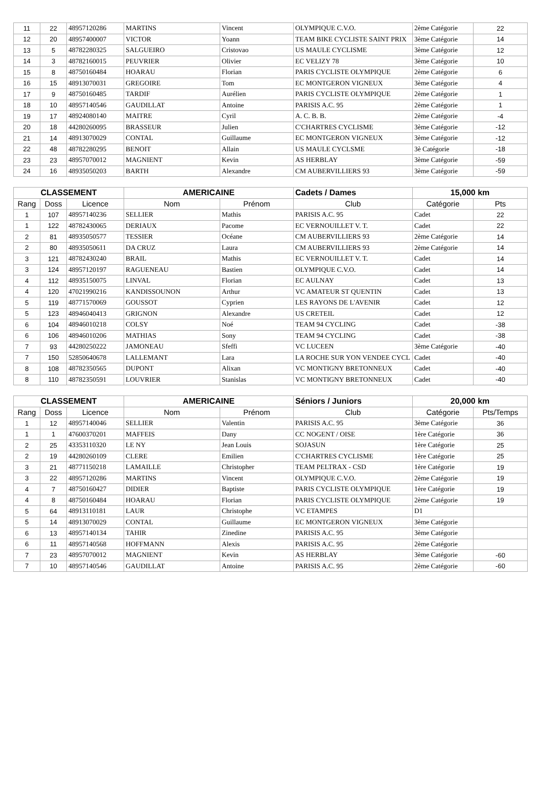| 11 | 22 | 48957120286 | MARTINS | Vincent | OLYMPIQUE C.V.O. | 2ème Catégorie | 22 |
| 12 | 20 | 48957400007 | VICTOR | Yoann | TEAM BIKE CYCLISTE SAINT PRIX | 3ème Catégorie | 14 |
| 13 | 5 | 48782280325 | SALGUEIRO | Cristovao | US MAULE CYCLISME | 3ème Catégorie | 12 |
| 14 | 3 | 48782160015 | PEUVRIER | Olivier | EC VELIZY 78 | 3ème Catégorie | 10 |
| 15 | 8 | 48750160484 | HOARAU | Florian | PARIS CYCLISTE OLYMPIQUE | 2ème Catégorie | 6 |
| 16 | 15 | 48913070031 | GREGOIRE | Tom | EC MONTGERON VIGNEUX | 3ème Catégorie | 4 |
| 17 | 9 | 48750160485 | TARDIF | Aurélien | PARIS CYCLISTE OLYMPIQUE | 2ème Catégorie | 1 |
| 18 | 10 | 48957140546 | GAUDILLAT | Antoine | PARISIS A.C. 95 | 2ème Catégorie | 1 |
| 19 | 17 | 48924080140 | MAITRE | Cyril | A. C. B. B. | 2ème Catégorie | -4 |
| 20 | 18 | 44280260095 | BRASSEUR | Julien | C'CHARTRES CYCLISME | 3ème Catégorie | -12 |
| 21 | 14 | 48913070029 | CONTAL | Guillaume | EC MONTGERON VIGNEUX | 3ème Catégorie | -12 |
| 22 | 48 | 48782280295 | BENOIT | Allain | US MAULE CYCLSME | 3è Catégorie | -18 |
| 23 | 23 | 48957070012 | MAGNIENT | Kevin | AS HERBLAY | 3ème Catégorie | -59 |
| 24 | 16 | 48935050203 | BARTH | Alexandre | CM AUBERVILLIERS 93 | 3ème Catégorie | -59 |
| CLASSEMENT | | | AMERICAINE | | Cadets / Dames | 15,000 km | |
| --- | --- | --- | --- | --- | --- | --- | --- |
| Rang | Doss | Licence | Nom | Prénom | Club | Catégorie | Pts |
| 1 | 107 | 48957140236 | SELLIER | Mathis | PARISIS A.C. 95 | Cadet | 22 |
| 1 | 122 | 48782430065 | DERIAUX | Pacome | EC VERNOUILLET V. T. | Cadet | 22 |
| 2 | 81 | 48935050577 | TESSIER | Océane | CM AUBERVILLIERS 93 | 2ème Catégorie | 14 |
| 2 | 80 | 48935050611 | DA CRUZ | Laura | CM AUBERVILLIERS 93 | 2ème Catégorie | 14 |
| 3 | 121 | 48782430240 | BRAIL | Mathis | EC VERNOUILLET V. T. | Cadet | 14 |
| 3 | 124 | 48957120197 | RAGUENEAU | Bastien | OLYMPIQUE C.V.O. | Cadet | 14 |
| 4 | 112 | 48935150075 | LINVAL | Florian | EC AULNAY | Cadet | 13 |
| 4 | 120 | 47021990216 | KANDISSOUNON | Arthur | VC AMATEUR ST QUENTIN | Cadet | 13 |
| 5 | 119 | 48771570069 | GOUSSOT | Cyprien | LES RAYONS DE L'AVENIR | Cadet | 12 |
| 5 | 123 | 48946040413 | GRIGNON | Alexandre | US CRETEIL | Cadet | 12 |
| 6 | 104 | 48946010218 | COLSY | Noé | TEAM 94 CYCLING | Cadet | -38 |
| 6 | 106 | 48946010206 | MATHIAS | Sony | TEAM 94 CYCLING | Cadet | -38 |
| 7 | 93 | 44280250222 | JAMONEAU | Sfeffi | VC LUCEEN | 3ème Catégorie | -40 |
| 7 | 150 | 52850640678 | LALLEMANT | Lara | LA ROCHE SUR YON VENDEE CYCL | Cadet | -40 |
| 8 | 108 | 48782350565 | DUPONT | Alixan | VC MONTIGNY BRETONNEUX | Cadet | -40 |
| 8 | 110 | 48782350591 | LOUVRIER | Stanislas | VC MONTIGNY BRETONNEUX | Cadet | -40 |
| CLASSEMENT | | | AMERICAINE | | Séniors / Juniors | 20,000 km | |
| --- | --- | --- | --- | --- | --- | --- | --- |
| Rang | Doss | Licence | Nom | Prénom | Club | Catégorie | Pts/Temps |
| 1 | 12 | 48957140046 | SELLIER | Valentin | PARISIS A.C. 95 | 3ème Catégorie | 36 |
| 1 | 1 | 47600370201 | MAFFEIS | Dany | CC NOGENT / OISE | 1ère Catégorie | 36 |
| 2 | 25 | 43353110320 | LE NY | Jean Louis | SOJASUN | 1ère Catégorie | 25 |
| 2 | 19 | 44280260109 | CLERE | Emilien | C'CHARTRES CYCLISME | 1ère Catégorie | 25 |
| 3 | 21 | 48771150218 | LAMAILLE | Christopher | TEAM PELTRAX - CSD | 1ère Catégorie | 19 |
| 3 | 22 | 48957120286 | MARTINS | Vincent | OLYMPIQUE C.V.O. | 2ème Catégorie | 19 |
| 4 | 7 | 48750160427 | DIDIER | Baptiste | PARIS CYCLISTE OLYMPIQUE | 1ère Catégorie | 19 |
| 4 | 8 | 48750160484 | HOARAU | Florian | PARIS CYCLISTE OLYMPIQUE | 2ème Catégorie | 19 |
| 5 | 64 | 48913110181 | LAUR | Christophe | VC ETAMPES | D1 | |
| 5 | 14 | 48913070029 | CONTAL | Guillaume | EC MONTGERON VIGNEUX | 3ème Catégorie | |
| 6 | 13 | 48957140134 | TAHIR | Zinedine | PARISIS A.C. 95 | 3ème Catégorie | |
| 6 | 11 | 48957140568 | HOFFMANN | Alexis | PARISIS A.C. 95 | 2ème Catégorie | |
| 7 | 23 | 48957070012 | MAGNIENT | Kevin | AS HERBLAY | 3ème Catégorie | -60 |
| 7 | 10 | 48957140546 | GAUDILLAT | Antoine | PARISIS A.C. 95 | 2ème Catégorie | -60 |